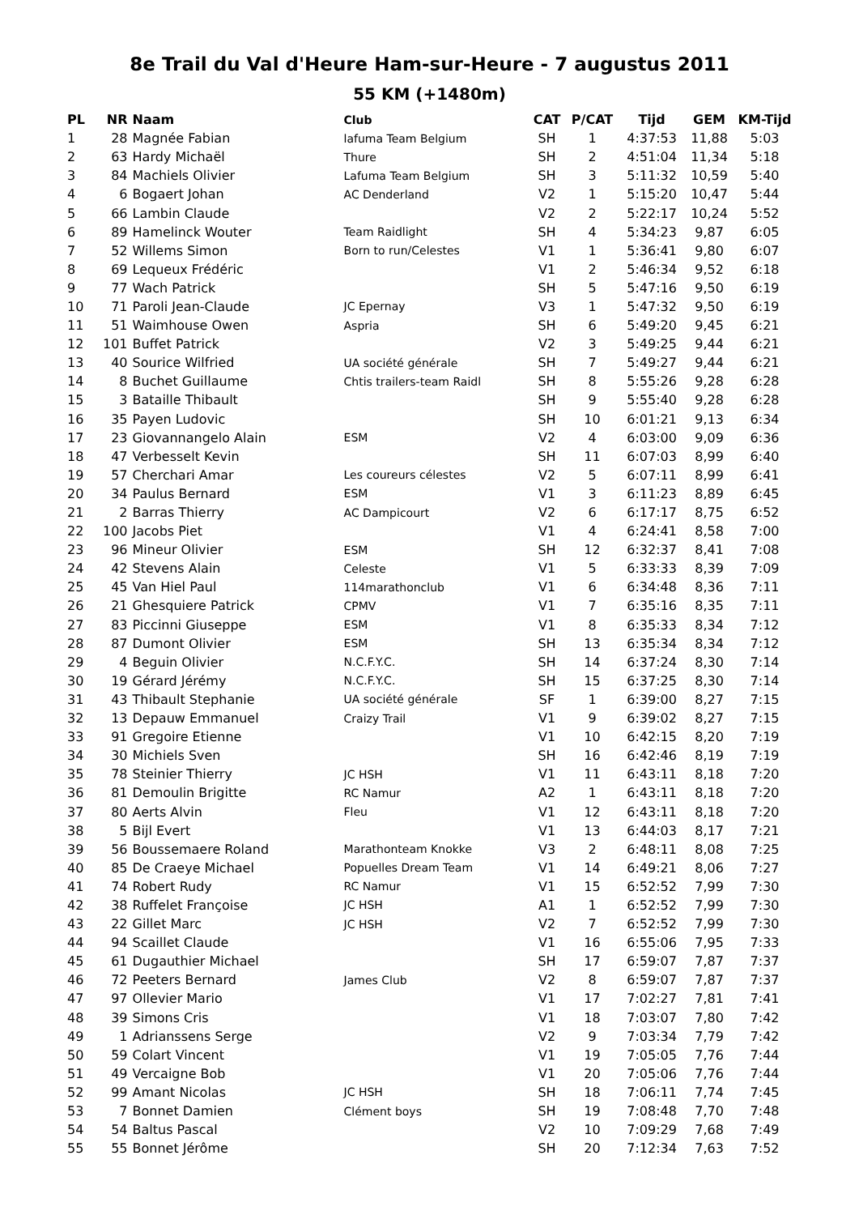8e Trail du Val d'Heure Ham-sur-Heure - 7 augustus 2011
55 KM (+1480m)
| PL | NR | Naam | Club | CAT | P/CAT | Tijd | GEM | KM-Tijd |
| --- | --- | --- | --- | --- | --- | --- | --- | --- |
| 1 | 28 | Magnée Fabian | lafuma Team Belgium | SH | 1 | 4:37:53 | 11,88 | 5:03 |
| 2 | 63 | Hardy Michaël | Thure | SH | 2 | 4:51:04 | 11,34 | 5:18 |
| 3 | 84 | Machiels Olivier | Lafuma Team Belgium | SH | 3 | 5:11:32 | 10,59 | 5:40 |
| 4 | 6 | Bogaert Johan | AC Denderland | V2 | 1 | 5:15:20 | 10,47 | 5:44 |
| 5 | 66 | Lambin Claude | | V2 | 2 | 5:22:17 | 10,24 | 5:52 |
| 6 | 89 | Hamelinck Wouter | Team Raidlight | SH | 4 | 5:34:23 | 9,87 | 6:05 |
| 7 | 52 | Willems Simon | Born to run/Celestes | V1 | 1 | 5:36:41 | 9,80 | 6:07 |
| 8 | 69 | Lequeux Frédéric | | V1 | 2 | 5:46:34 | 9,52 | 6:18 |
| 9 | 77 | Wach Patrick | | SH | 5 | 5:47:16 | 9,50 | 6:19 |
| 10 | 71 | Paroli Jean-Claude | JC Epernay | V3 | 1 | 5:47:32 | 9,50 | 6:19 |
| 11 | 51 | Waimhouse Owen | Aspria | SH | 6 | 5:49:20 | 9,45 | 6:21 |
| 12 | 101 | Buffet Patrick | | V2 | 3 | 5:49:25 | 9,44 | 6:21 |
| 13 | 40 | Sourice Wilfried | UA société générale | SH | 7 | 5:49:27 | 9,44 | 6:21 |
| 14 | 8 | Buchet Guillaume | Chtis trailers-team Raidl | SH | 8 | 5:55:26 | 9,28 | 6:28 |
| 15 | 3 | Bataille Thibault | | SH | 9 | 5:55:40 | 9,28 | 6:28 |
| 16 | 35 | Payen Ludovic | | SH | 10 | 6:01:21 | 9,13 | 6:34 |
| 17 | 23 | Giovannangelo Alain | ESM | V2 | 4 | 6:03:00 | 9,09 | 6:36 |
| 18 | 47 | Verbesselt Kevin | | SH | 11 | 6:07:03 | 8,99 | 6:40 |
| 19 | 57 | Cherchari Amar | Les coureurs célestes | V2 | 5 | 6:07:11 | 8,99 | 6:41 |
| 20 | 34 | Paulus Bernard | ESM | V1 | 3 | 6:11:23 | 8,89 | 6:45 |
| 21 | 2 | Barras Thierry | AC Dampicourt | V2 | 6 | 6:17:17 | 8,75 | 6:52 |
| 22 | 100 | Jacobs Piet | | V1 | 4 | 6:24:41 | 8,58 | 7:00 |
| 23 | 96 | Mineur Olivier | ESM | SH | 12 | 6:32:37 | 8,41 | 7:08 |
| 24 | 42 | Stevens Alain | Celeste | V1 | 5 | 6:33:33 | 8,39 | 7:09 |
| 25 | 45 | Van Hiel Paul | 114marathonclub | V1 | 6 | 6:34:48 | 8,36 | 7:11 |
| 26 | 21 | Ghesquiere Patrick | CPMV | V1 | 7 | 6:35:16 | 8,35 | 7:11 |
| 27 | 83 | Piccinni Giuseppe | ESM | V1 | 8 | 6:35:33 | 8,34 | 7:12 |
| 28 | 87 | Dumont Olivier | ESM | SH | 13 | 6:35:34 | 8,34 | 7:12 |
| 29 | 4 | Beguin Olivier | N.C.F.Y.C. | SH | 14 | 6:37:24 | 8,30 | 7:14 |
| 30 | 19 | Gérard Jérémy | N.C.F.Y.C. | SH | 15 | 6:37:25 | 8,30 | 7:14 |
| 31 | 43 | Thibault Stephanie | UA société générale | SF | 1 | 6:39:00 | 8,27 | 7:15 |
| 32 | 13 | Depauw Emmanuel | Craizy Trail | V1 | 9 | 6:39:02 | 8,27 | 7:15 |
| 33 | 91 | Gregoire Etienne | | V1 | 10 | 6:42:15 | 8,20 | 7:19 |
| 34 | 30 | Michiels Sven | | SH | 16 | 6:42:46 | 8,19 | 7:19 |
| 35 | 78 | Steinier Thierry | JC HSH | V1 | 11 | 6:43:11 | 8,18 | 7:20 |
| 36 | 81 | Demoulin Brigitte | RC Namur | A2 | 1 | 6:43:11 | 8,18 | 7:20 |
| 37 | 80 | Aerts Alvin | Fleu | V1 | 12 | 6:43:11 | 8,18 | 7:20 |
| 38 | 5 | Bijl Evert | | V1 | 13 | 6:44:03 | 8,17 | 7:21 |
| 39 | 56 | Boussemaere Roland | Marathonteam Knokke | V3 | 2 | 6:48:11 | 8,08 | 7:25 |
| 40 | 85 | De Craeye Michael | Popuelles Dream Team | V1 | 14 | 6:49:21 | 8,06 | 7:27 |
| 41 | 74 | Robert Rudy | RC Namur | V1 | 15 | 6:52:52 | 7,99 | 7:30 |
| 42 | 38 | Ruffelet Françoise | JC HSH | A1 | 1 | 6:52:52 | 7,99 | 7:30 |
| 43 | 22 | Gillet Marc | JC HSH | V2 | 7 | 6:52:52 | 7,99 | 7:30 |
| 44 | 94 | Scaillet Claude | | V1 | 16 | 6:55:06 | 7,95 | 7:33 |
| 45 | 61 | Dugauthier Michael | | SH | 17 | 6:59:07 | 7,87 | 7:37 |
| 46 | 72 | Peeters Bernard | James Club | V2 | 8 | 6:59:07 | 7,87 | 7:37 |
| 47 | 97 | Ollevier Mario | | V1 | 17 | 7:02:27 | 7,81 | 7:41 |
| 48 | 39 | Simons Cris | | V1 | 18 | 7:03:07 | 7,80 | 7:42 |
| 49 | 1 | Adrianssens Serge | | V2 | 9 | 7:03:34 | 7,79 | 7:42 |
| 50 | 59 | Colart Vincent | | V1 | 19 | 7:05:05 | 7,76 | 7:44 |
| 51 | 49 | Vercaigne Bob | | V1 | 20 | 7:05:06 | 7,76 | 7:44 |
| 52 | 99 | Amant Nicolas | JC HSH | SH | 18 | 7:06:11 | 7,74 | 7:45 |
| 53 | 7 | Bonnet Damien | Clément boys | SH | 19 | 7:08:48 | 7,70 | 7:48 |
| 54 | 54 | Baltus Pascal | | V2 | 10 | 7:09:29 | 7,68 | 7:49 |
| 55 | 55 | Bonnet Jérôme | | SH | 20 | 7:12:34 | 7,63 | 7:52 |